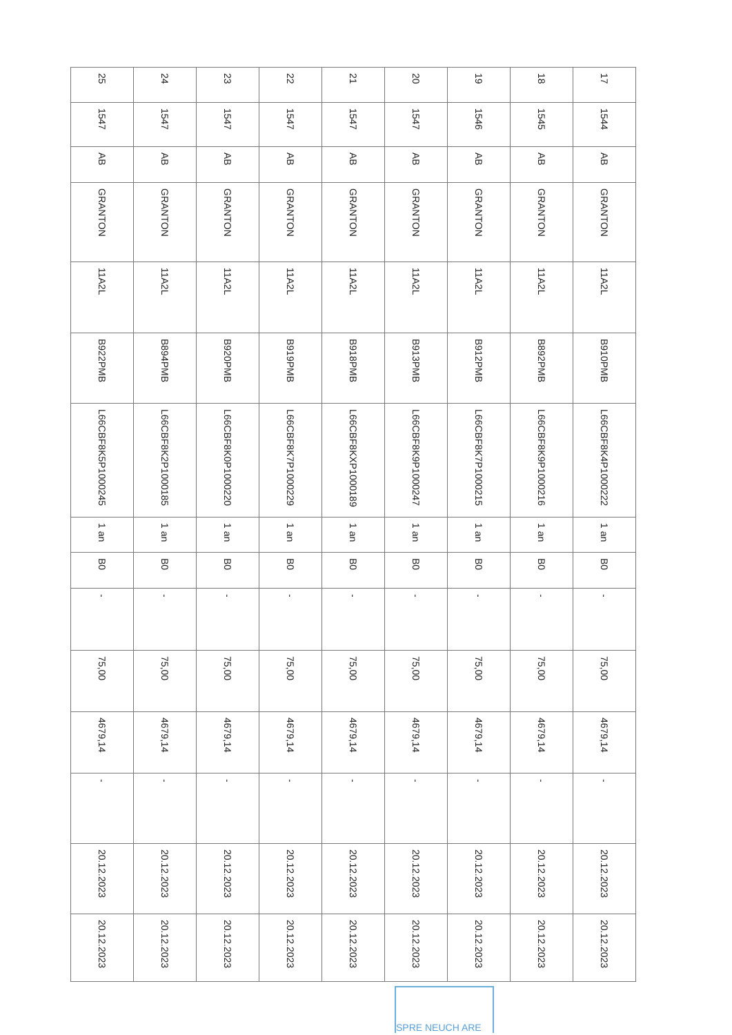| 17 | 1544 | AB | GRANTON | 11A2L | B910PMB | L66CBF8K4P1000222 | 1 an | B0 | - | 75,00 | 4679,14 | - | 20.12.2023 | 20.12.2023 |
| 18 | 1545 | AB | GRANTON | 11A2L | B892PMB | L66CBF8K9P1000216 | 1 an | B0 | - | 75,00 | 4679,14 | - | 20.12.2023 | 20.12.2023 |
| 19 | 1546 | AB | GRANTON | 11A2L | B912PMB | L66CBF8K7P1000215 | 1 an | B0 | - | 75,00 | 4679,14 | - | 20.12.2023 | 20.12.2023 |
| 20 | 1547 | AB | GRANTON | 11A2L | B913PMB | L66CBF8K9P1000247 | 1 an | B0 | - | 75,00 | 4679,14 | - | 20.12.2023 | 20.12.2023 |
| 21 | 1547 | AB | GRANTON | 11A2L | B918PMB | L66CBF8KXP1000189 | 1 an | B0 | - | 75,00 | 4679,14 | - | 20.12.2023 | 20.12.2023 |
| 22 | 1547 | AB | GRANTON | 11A2L | B919PMB | L66CBF8K7P1000229 | 1 an | B0 | - | 75,00 | 4679,14 | - | 20.12.2023 | 20.12.2023 |
| 23 | 1547 | AB | GRANTON | 11A2L | B920PMB | L66CBF8K0P1000220 | 1 an | B0 | - | 75,00 | 4679,14 | - | 20.12.2023 | 20.12.2023 |
| 24 | 1547 | AB | GRANTON | 11A2L | B894PMB | L66CBF8K2P1000185 | 1 an | B0 | - | 75,00 | 4679,14 | - | 20.12.2023 | 20.12.2023 |
| 25 | 1547 | AB | GRANTON | 11A2L | B922PMB | L66CBF8K5P1000245 | 1 an | B0 | - | 75,00 | 4679,14 | - | 20.12.2023 | 20.12.2023 |
SPRE NEUCH ARE